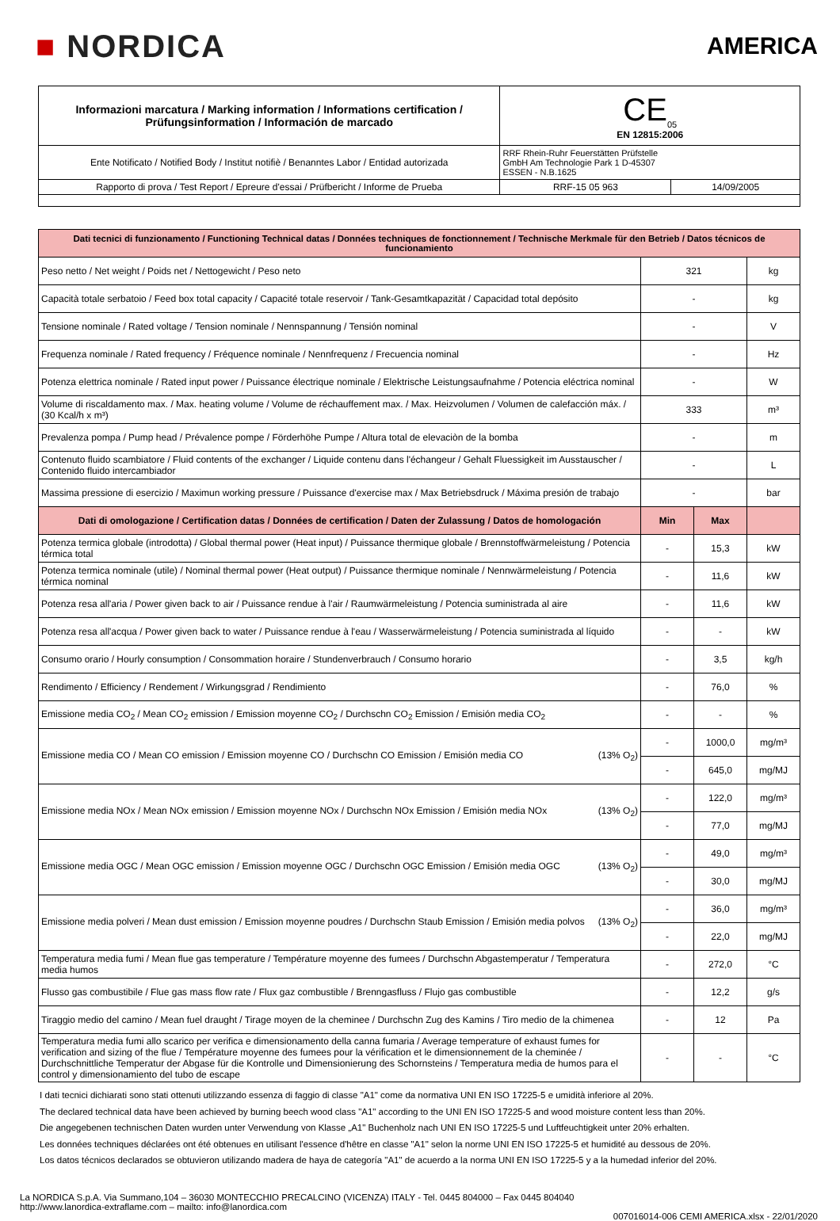■ NORDICA
AMERICA
| Informazioni marcatura / Marking information / Informations certification / Prüfungsinformation / Información de marcado | CE<sub>05</sub> EN 12815:2006 | |
| Ente Notificato / Notified Body / Institut notifiè / Benanntes Labor / Entidad autorizada | RRF Rhein-Ruhr Feuerstätten Prüfstelle GmbH Am Technologie Park 1 D-45307 ESSEN - N.B.1625 | |
| Rapporto di prova / Test Report / Epreure d'essai / Prüfbericht / Informe de Prueba | RRF-15 05 963 | 14/09/2005 |
| Dati tecnici di funzionamento / Functioning Technical datas / Données techniques de fonctionnement / Technische Merkmale für den Betrieb / Datos técnicos de funcionamiento | | | |
| Peso netto / Net weight / Poids net / Nettogewicht / Peso neto | 321 | | kg |
| Capacità totale serbatoio / Feed box total capacity / Capacité totale reservoir / Tank-Gesamtkapazität / Capacidad total depósito | - | | kg |
| Tensione nominale / Rated voltage / Tension nominale / Nennspannung / Tensión nominal | - | | V |
| Frequenza nominale / Rated frequency / Fréquence nominale / Nennfrequenz / Frecuencia nominal | - | | Hz |
| Potenza elettrica nominale / Rated input power / Puissance électrique nominale / Elektrische Leistungsaufnahme / Potencia eléctrica nominal | - | | W |
| Volume di riscaldamento max. / Max. heating volume / Volume de réchauffement max. / Max. Heizvolumen / Volumen de calefacción máx. / (30 Kcal/h x m³) | 333 | | m³ |
| Prevalenza pompa / Pump head / Prévalence pompe / Förderhöhe Pumpe / Altura total de elevaciòn de la bomba | - | | m |
| Contenuto fluido scambiatore / Fluid contents of the exchanger / Liquide contenu dans l'échangeur / Gehalt Fluessigkeit im Ausstauscher / Contenido fluido intercambiador | - | | L |
| Massima pressione di esercizio / Maximun working pressure / Puissance d'exercise max / Max Betriebsdruck / Máxima presión de trabajo | - | | bar |
| Dati di omologazione / Certification datas / Données de certification / Daten der Zulassung / Datos de homologación | Min | Max | |
| Potenza termica globale (introdotta) / Global thermal power (Heat input) / Puissance thermique globale / Brennstoffwärmeleistung / Potencia térmica total | - | 15,3 | kW |
| Potenza termica nominale (utile) / Nominal thermal power (Heat output) / Puissance thermique nominale / Nennwärmeleistung / Potencia térmica nominal | - | 11,6 | kW |
| Potenza resa all'aria / Power given back to air / Puissance rendue à l'air / Raumwärmeleistung / Potencia suministrada al aire | - | 11,6 | kW |
| Potenza resa all'acqua / Power given back to water / Puissance rendue à l'eau / Wasserwärmeleistung / Potencia suministrada al líquido | - | - | kW |
| Consumo orario / Hourly consumption / Consommation horaire / Stundenverbrauch / Consumo horario | - | 3,5 | kg/h |
| Rendimento / Efficiency / Rendement / Wirkungsgrad / Rendimiento | - | 76,0 | % |
| Emissione media CO<sub>2</sub> / Mean CO<sub>2</sub> emission / Emission moyenne CO<sub>2</sub> / Durchschn CO<sub>2</sub> Emission / Emisión media CO<sub>2</sub> | - | - | % |
| Emissione media CO / Mean CO emission / Emission moyenne CO / Durchschn CO Emission / Emisión media CO (13% O<sub>2</sub>) | - | 1000,0 | mg/m³ |
| | - | 645,0 | mg/MJ |
| Emissione media NOx / Mean NOx emission / Emission moyenne NOx / Durchschn NOx Emission / Emisión media NOx (13% O<sub>2</sub>) | - | 122,0 | mg/m³ |
| | - | 77,0 | mg/MJ |
| Emissione media OGC / Mean OGC emission / Emission moyenne OGC / Durchschn OGC Emission / Emisión media OGC (13% O<sub>2</sub>) | - | 49,0 | mg/m³ |
| | - | 30,0 | mg/MJ |
| Emissione media polveri / Mean dust emission / Emission moyenne poudres / Durchschn Staub Emission / Emisión media polvos (13% O<sub>2</sub>) | - | 36,0 | mg/m³ |
| | - | 22,0 | mg/MJ |
| Temperatura media fumi / Mean flue gas temperature / Température moyenne des fumees / Durchschn Abgastemperatur / Temperatura media humos | - | 272,0 | °C |
| Flusso gas combustibile / Flue gas mass flow rate / Flux gaz combustible / Brenngasfluss / Flujo gas combustible | - | 12,2 | g/s |
| Tiraggio medio del camino / Mean fuel draught / Tirage moyen de la cheminee / Durchschn Zug des Kamins / Tiro medio de la chimenea | - | 12 | Pa |
| Temperatura media fumi allo scarico per verifica e dimensionamento della canna fumaria / Average temperature of exhaust fumes for verification and sizing of the flue / Température moyenne des fumees pour la vérification et le dimensionnement de la cheminée / Durchschnittliche Temperatur der Abgase für die Kontrolle und Dimensionierung des Schornsteins / Temperatura media de humos para el control y dimensionamiento del tubo de escape | - | - | °C |
I dati tecnici dichiarati sono stati ottenuti utilizzando essenza di faggio di classe "A1" come da normativa UNI EN ISO 17225-5 e umidità inferiore al 20%.
The declared technical data have been achieved by burning beech wood class "A1" according to the UNI EN ISO 17225-5 and wood moisture content less than 20%.
Die angegebenen technischen Daten wurden unter Verwendung von Klasse „A1" Buchenholz nach UNI EN ISO 17225-5 und Luftfeuchtigkeit unter 20% erhalten.
Les données techniques déclarées ont été obtenues en utilisant l'essence d'hêtre en classe "A1" selon la norme UNI EN ISO 17225-5 et humidité au dessous de 20%.
Los datos técnicos declarados se obtuvieron utilizando madera de haya de categoría "A1" de acuerdo a la norma UNI EN ISO 17225-5 y a la humedad inferior del 20%.
La NORDICA S.p.A. Via Summano,104 – 36030 MONTECCHIO PRECALCINO (VICENZA) ITALY - Tel. 0445 804000 – Fax 0445 804040
http://www.lanordica-extraflame.com – mailto: info@lanordica.com
007016014-006 CEMI AMERICA.xlsx - 22/01/2020